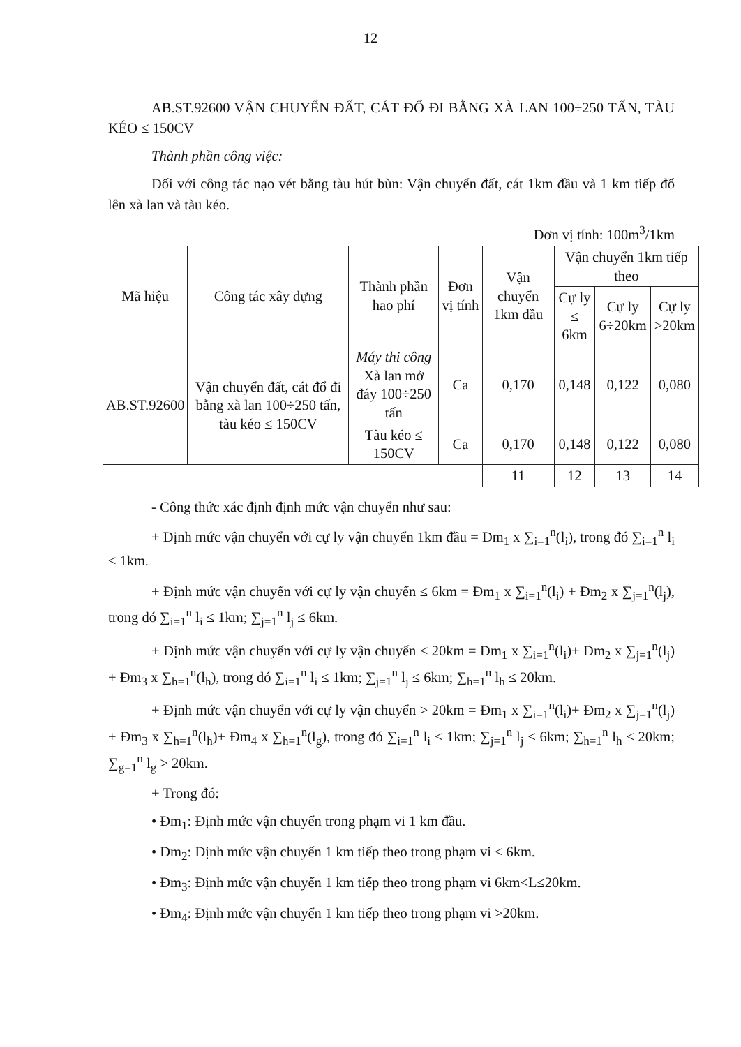12
AB.ST.92600 VẬN CHUYỂN ĐẤT, CÁT ĐỔ ĐI BẰNG XÀ LAN 100÷250 TẤN, TÀU KÉO ≤ 150CV
Thành phần công việc:
Đối với công tác nạo vét bằng tàu hút bùn: Vận chuyển đất, cát 1km đầu và 1 km tiếp đổ lên xà lan và tàu kéo.
Đơn vị tính: 100m<sup>3</sup>/1km
| Mã hiệu | Công tác xây dựng | Thành phần hao phí | Đơn vị tính | Vận chuyển 1km đầu | Vận chuyển 1km tiếp theo | | |
| --- | --- | --- | --- | --- | --- | --- | --- |
| | | | | | Cự ly ≤ 6km | Cự ly 6÷20km | Cự ly >20km |
| AB.ST.92600 | Vận chuyển đất, cát đổ đi bằng xà lan 100÷250 tấn, tàu kéo ≤ 150CV | Máy thi công Xà lan mở đáy 100÷250 tấn | Ca | 0,170 | 0,148 | 0,122 | 0,080 |
| | | Tàu kéo ≤ 150CV | Ca | 0,170 | 0,148 | 0,122 | 0,080 |
| | | | | 11 | 12 | 13 | 14 |
- Công thức xác định định mức vận chuyển như sau:
+ Định mức vận chuyển với cự ly vận chuyển 1km đầu = Đm<sub>1</sub> x ∑<sub>i=1</sub><sup>n</sup>(l<sub>i</sub>), trong đó ∑<sub>i=1</sub><sup>n</sup> l<sub>i</sub> ≤ 1km.
+ Định mức vận chuyển với cự ly vận chuyển ≤ 6km = Đm<sub>1</sub> x ∑<sub>i=1</sub><sup>n</sup>(l<sub>i</sub>) + Đm<sub>2</sub> x ∑<sub>j=1</sub><sup>n</sup>(l<sub>j</sub>), trong đó ∑<sub>i=1</sub><sup>n</sup> l<sub>i</sub> ≤ 1km; ∑<sub>j=1</sub><sup>n</sup> l<sub>j</sub> ≤ 6km.
+ Định mức vận chuyển với cự ly vận chuyển ≤ 20km = Đm<sub>1</sub> x ∑<sub>i=1</sub><sup>n</sup>(l<sub>i</sub>)+ Đm<sub>2</sub> x ∑<sub>j=1</sub><sup>n</sup>(l<sub>j</sub>) + Đm<sub>3</sub> x ∑<sub>h=1</sub><sup>n</sup>(l<sub>h</sub>), trong đó ∑<sub>i=1</sub><sup>n</sup> l<sub>i</sub> ≤ 1km; ∑<sub>j=1</sub><sup>n</sup> l<sub>j</sub> ≤ 6km; ∑<sub>h=1</sub><sup>n</sup> l<sub>h</sub> ≤ 20km.
+ Định mức vận chuyển với cự ly vận chuyển > 20km = Đm<sub>1</sub> x ∑<sub>i=1</sub><sup>n</sup>(l<sub>i</sub>)+ Đm<sub>2</sub> x ∑<sub>j=1</sub><sup>n</sup>(l<sub>j</sub>) + Đm<sub>3</sub> x ∑<sub>h=1</sub><sup>n</sup>(l<sub>h</sub>)+ Đm<sub>4</sub> x ∑<sub>h=1</sub><sup>n</sup>(l<sub>g</sub>), trong đó ∑<sub>i=1</sub><sup>n</sup> l<sub>i</sub> ≤ 1km; ∑<sub>j=1</sub><sup>n</sup> l<sub>j</sub> ≤ 6km; ∑<sub>h=1</sub><sup>n</sup> l<sub>h</sub> ≤ 20km; ∑<sub>g=1</sub><sup>n</sup> l<sub>g</sub> > 20km.
+ Trong đó:
• Đm<sub>1</sub>: Định mức vận chuyển trong phạm vi 1 km đầu.
• Đm<sub>2</sub>: Định mức vận chuyển 1 km tiếp theo trong phạm vi ≤ 6km.
• Đm<sub>3</sub>: Định mức vận chuyển 1 km tiếp theo trong phạm vi 6km<L≤20km.
• Đm<sub>4</sub>: Định mức vận chuyển 1 km tiếp theo trong phạm vi >20km.